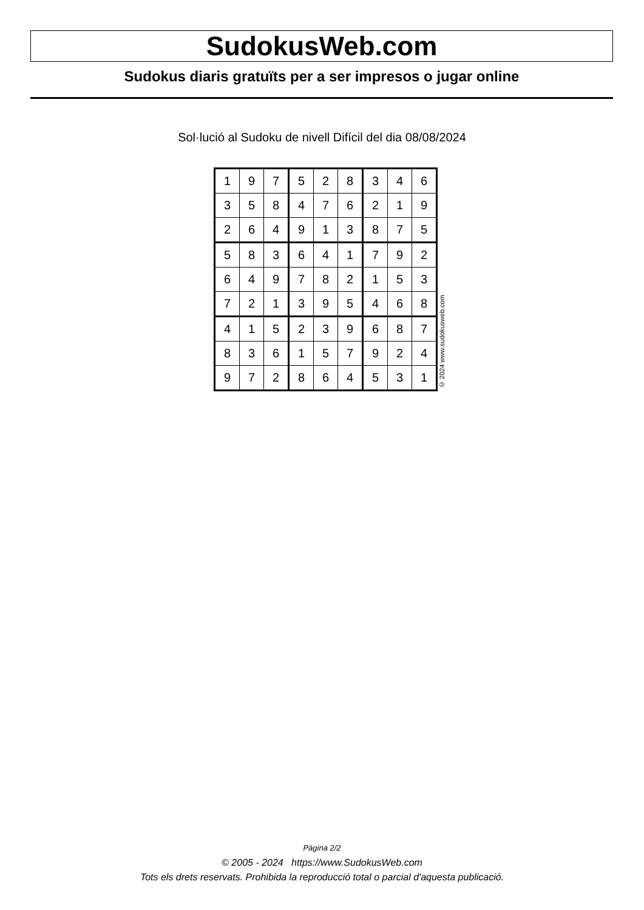SudokusWeb.com
Sudokus diaris gratuïts per a ser impresos o jugar online
Sol·lució al Sudoku de nivell Difícil del dia 08/08/2024
| 1 | 9 | 7 | 5 | 2 | 8 | 3 | 4 | 6 |
| 3 | 5 | 8 | 4 | 7 | 6 | 2 | 1 | 9 |
| 2 | 6 | 4 | 9 | 1 | 3 | 8 | 7 | 5 |
| 5 | 8 | 3 | 6 | 4 | 1 | 7 | 9 | 2 |
| 6 | 4 | 9 | 7 | 8 | 2 | 1 | 5 | 3 |
| 7 | 2 | 1 | 3 | 9 | 5 | 4 | 6 | 8 |
| 4 | 1 | 5 | 2 | 3 | 9 | 6 | 8 | 7 |
| 8 | 3 | 6 | 1 | 5 | 7 | 9 | 2 | 4 |
| 9 | 7 | 2 | 8 | 6 | 4 | 5 | 3 | 1 |
© 2024 www.sudokusweb.com
Pàgina 2/2
© 2005 - 2024 https://www.SudokusWeb.com
Tots els drets reservats. Prohibida la reproducció total o parcial d'aquesta publicació.